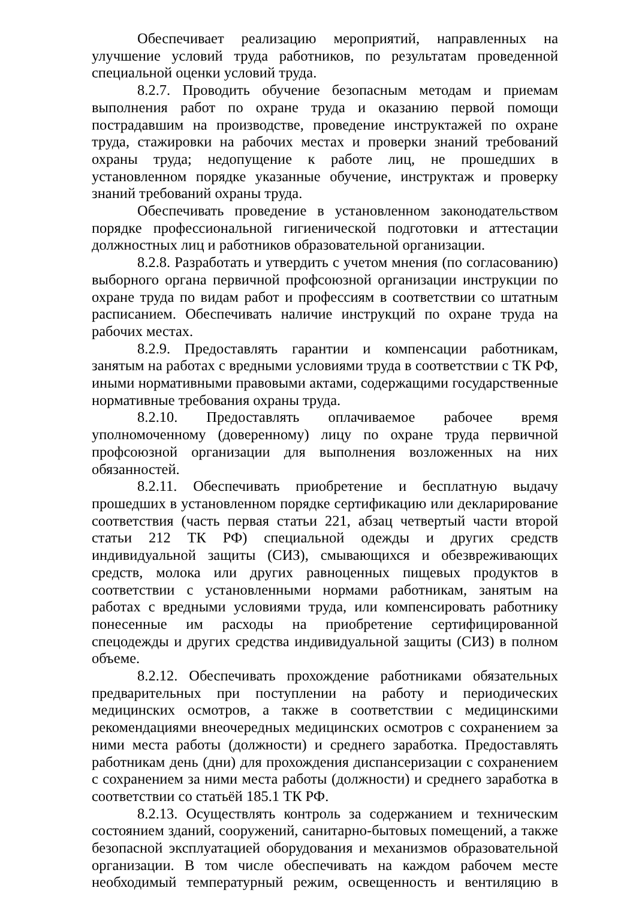Обеспечивает реализацию мероприятий, направленных на улучшение условий труда работников, по результатам проведенной специальной оценки условий труда.
8.2.7. Проводить обучение безопасным методам и приемам выполнения работ по охране труда и оказанию первой помощи пострадавшим на производстве, проведение инструктажей по охране труда, стажировки на рабочих местах и проверки знаний требований охраны труда; недопущение к работе лиц, не прошедших в установленном порядке указанные обучение, инструктаж и проверку знаний требований охраны труда.
Обеспечивать проведение в установленном законодательством порядке профессиональной гигиенической подготовки и аттестации должностных лиц и работников образовательной организации.
8.2.8. Разработать и утвердить с учетом мнения (по согласованию) выборного органа первичной профсоюзной организации инструкции по охране труда по видам работ и профессиям в соответствии со штатным расписанием. Обеспечивать наличие инструкций по охране труда на рабочих местах.
8.2.9. Предоставлять гарантии и компенсации работникам, занятым на работах с вредными условиями труда в соответствии с ТК РФ, иными нормативными правовыми актами, содержащими государственные нормативные требования охраны труда.
8.2.10. Предоставлять оплачиваемое рабочее время уполномоченному (доверенному) лицу по охране труда первичной профсоюзной организации для выполнения возложенных на них обязанностей.
8.2.11. Обеспечивать приобретение и бесплатную выдачу прошедших в установленном порядке сертификацию или декларирование соответствия (часть первая статьи 221, абзац четвертый части второй статьи 212 ТК РФ) специальной одежды и других средств индивидуальной защиты (СИЗ), смывающихся и обезвреживающих средств, молока или других равноценных пищевых продуктов в соответствии с установленными нормами работникам, занятым на работах с вредными условиями труда, или компенсировать работнику понесенные им расходы на приобретение сертифицированной спецодежды и других средства индивидуальной защиты (СИЗ) в полном объеме.
8.2.12. Обеспечивать прохождение работниками обязательных предварительных при поступлении на работу и периодических медицинских осмотров, а также в соответствии с медицинскими рекомендациями внеочередных медицинских осмотров с сохранением за ними места работы (должности) и среднего заработка. Предоставлять работникам день (дни) для прохождения диспансеризации с сохранением с сохранением за ними места работы (должности) и среднего заработка в соответствии со статьёй 185.1 ТК РФ.
8.2.13. Осуществлять контроль за содержанием и техническим состоянием зданий, сооружений, санитарно-бытовых помещений, а также безопасной эксплуатацией оборудования и механизмов образовательной организации. В том числе обеспечивать на каждом рабочем месте необходимый температурный режим, освещенность и вентиляцию в